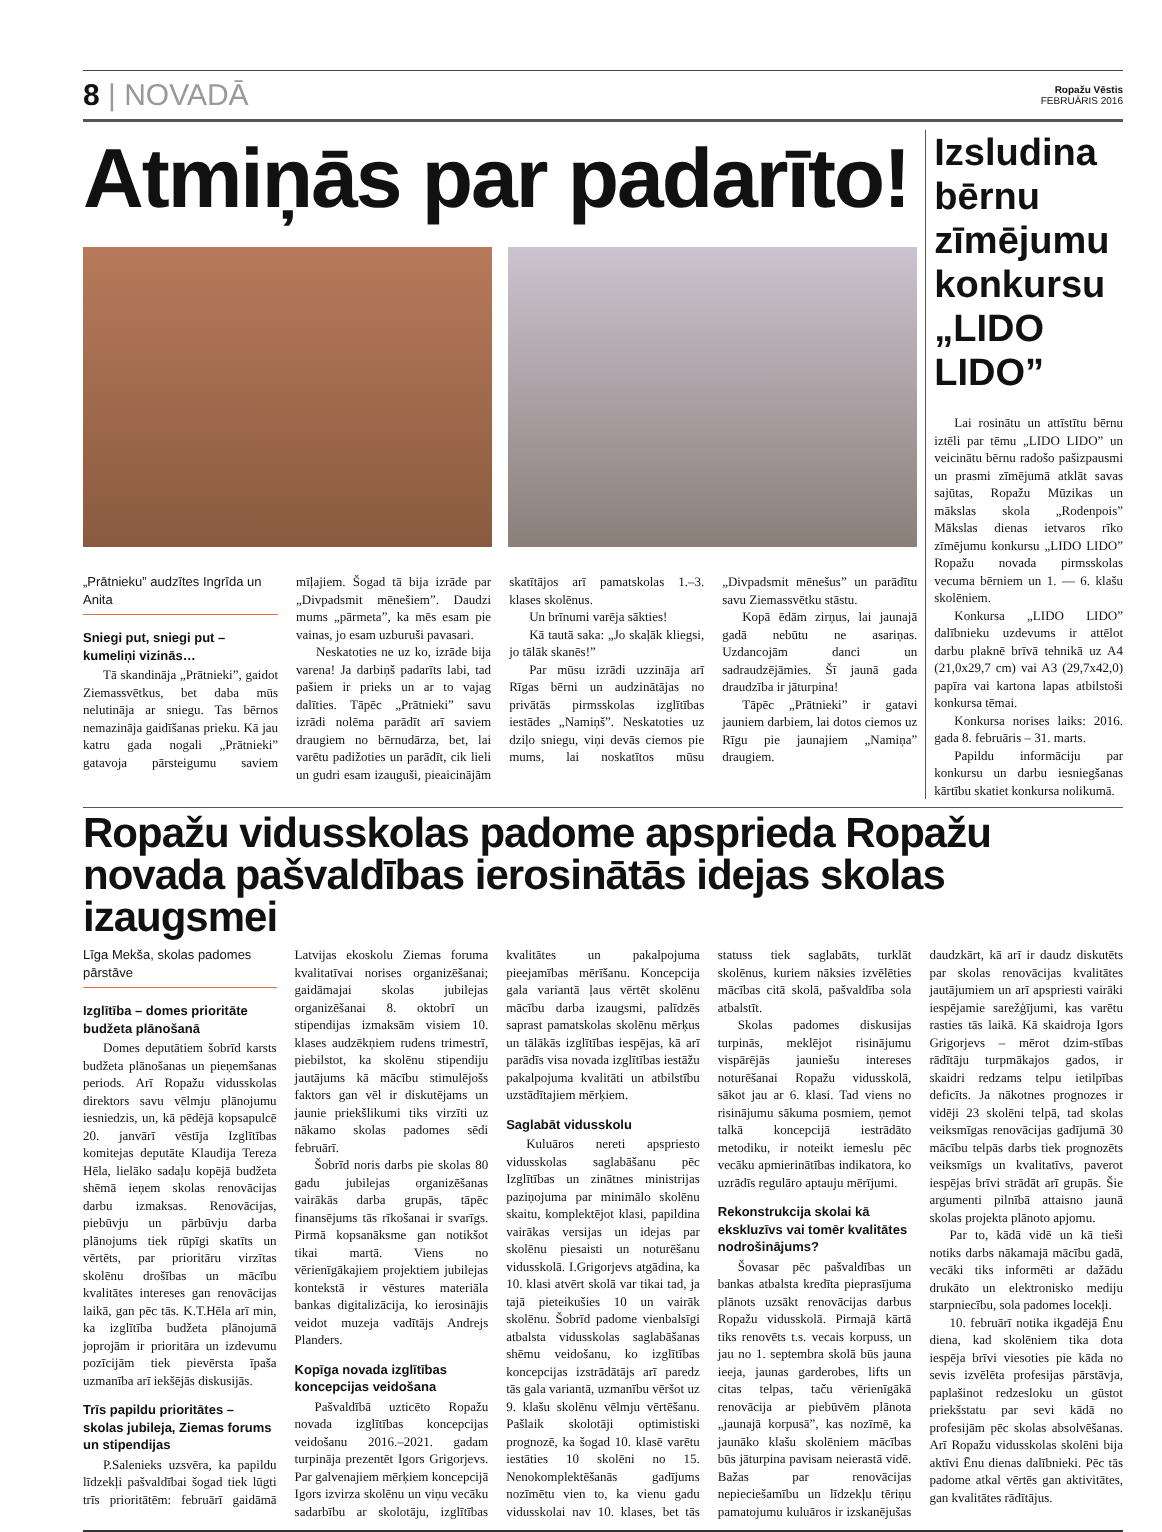8 | NOVADĀ
Ropažu Vēstis
FEBRUĀRIS 2016
Atmiņās par padarīto!
„Prātnieku” audzītes Ingrīda un Anita
Sniegi put, sniegi put – kumeliņi vizinās…
Tā skandināja „Prātnieki”, gaidot Ziemassvētkus, bet daba mūs nelutināja ar sniegu. Tas bērnos nemazināja gaidīšanas prieku. Kā jau katru gada nogali „Prātnieki” gatavoja pārsteigumu saviem mīļajiem. Šogad tā bija izrāde par „Divpadsmit mēnešiem”. Daudzi mums „pārmeta”, ka mēs esam pie vainas, jo esam uzburuši pavasari.
Neskatoties ne uz ko, izrāde bija varena! Ja darbiņš padarīts labi, tad pašiem ir prieks un ar to vajag dalīties. Tāpēc „Prātnieki” savu izrādi nolēma parādīt arī saviem draugiem no bērnudārza, bet, lai varētu padižoties un parādīt, cik lieli un gudri esam izauguši, pieaicinājām skatītājos arī pamatskolas 1.–3. klases skolēnus.
Un brīnumi varēja sākties!
Kā tautā saka: „Jo skaļāk kliegsi, jo tālāk skanēs!”
Par mūsu izrādi uzzināja arī Rīgas bērni un audzinātājas no privātās pirmsskolas izglītības iestādes „Namiņš”. Neskatoties uz dziļo sniegu, viņi devās ciemos pie mums, lai noskatītos mūsu „Divpadsmit mēnešus” un parādītu savu Ziemassvētku stāstu.
Kopā ēdām zirņus, lai jaunajā gadā nebūtu ne asariņas. Uzdancojām danci un sadraudzējāmies. Šī jaunā gada draudzība ir jāturpina!
Tāpēc „Prātnieki” ir gatavi jauniem darbiem, lai dotos ciemos uz Rīgu pie jaunajiem „Namiņa” draugiem.
Izsludina bērnu zīmējumu konkursu „LIDO LIDO”
Lai rosinātu un attīstītu bērnu iztēli par tēmu „LIDO LIDO” un veicinātu bērnu radošo pašizpausmi un prasmi zīmējumā atklāt savas sajūtas, Ropažu Mūzikas un mākslas skola „Rodenpois” Mākslas dienas ietvaros rīko zīmējumu konkursu „LIDO LIDO” Ropažu novada pirmsskolas vecuma bērniem un 1. — 6. klašu skolēniem.
Konkursa „LIDO LIDO” dalībnieku uzdevums ir attēlot darbu plaknē brīvā tehnikā uz A4 (21,0x29,7 cm) vai A3 (29,7x42,0) papīra vai kartona lapas atbilstoši konkursa tēmai.
Konkursa norises laiks: 2016. gada 8. februāris – 31. marts.
Papildu informāciju par konkursu un darbu iesniegšanas kārtību skatiet konkursa nolikumā.
Ropažu vidusskolas padome apsprieda Ropažu novada pašvaldības ierosinātās idejas skolas izaugsmei
Līga Mekša, skolas padomes pārstāve
Izglītība – domes prioritāte budžeta plānošanā
Domes deputātiem šobrīd karsts budžeta plānošanas un pieņemšanas periods. Arī Ropažu vidusskolas direktors savu vēlmju plānojumu iesniedzis, un, kā pēdējā kopsapulcē 20. janvārī vēstīja Izglītības komitejas deputāte Klaudija Tereza Hēla, lielāko sadaļu kopējā budžeta shēmā ieņem skolas renovācijas darbu izmaksas. Renovācijas, piebūvju un pārbūvju darba plānojums tiek rūpīgi skatīts un vērtēts, par prioritāru virzītas skolēnu drošības un mācību kvalitātes intereses gan renovācijas laikā, gan pēc tās. K.T.Hēla arī min, ka izglītība budžeta plānojumā joprojām ir prioritāra un izdevumu pozīcijām tiek pievērsta īpaša uzmanība arī iekšējās diskusijās.
Trīs papildu prioritātes – skolas jubileja, Ziemas forums un stipendijas
P.Salenieks uzsvēra, ka papildu līdzekļi pašvaldībai šogad tiek lūgti trīs prioritātēm: februārī gaidāmā Latvijas ekoskolu Ziemas foruma kvalitatīvai norises organizēšanai; gaidāmajai skolas jubilejas organizēšanai 8. oktobrī un stipendijas izmaksām visiem 10. klases audzēkņiem rudens trimestrī, piebilstot, ka skolēnu stipendiju jautājums kā mācību stimulējošs faktors gan vēl ir diskutējams un jaunie priekšlikumi tiks virzīti uz nākamo skolas padomes sēdi februārī.
Šobrīd noris darbs pie skolas 80 gadu jubilejas organizēšanas vairākās darba grupās, tāpēc finansējums tās rīkošanai ir svarīgs. Pirmā kopsanāksme gan notikšot tikai martā. Viens no vērienīgākajiem projektiem jubilejas kontekstā ir vēstures materiāla bankas digitalizācija, ko ierosinājis veidot muzeja vadītājs Andrejs Planders.
Kopīga novada izglītības koncepcijas veidošana
Pašvaldībā uzticēto Ropažu novada izglītības koncepcijas veidošanu 2016.–2021. gadam turpināja prezentēt Igors Grigorjevs. Par galvenajiem mērķiem koncepcijā Igors izvirza skolēnu un viņu vecāku sadarbību ar skolotāju, izglītības kvalitātes un pakalpojuma pieejamības mērīšanu. Koncepcija gala variantā ļaus vērtēt skolēnu mācību darba izaugsmi, palīdzēs saprast pamatskolas skolēnu mērķus un tālākās izglītības iespējas, kā arī parādīs visa novada izglītības iestāžu pakalpojuma kvalitāti un atbilstību uzstādītajiem mērķiem.
Saglabāt vidusskolu
Kuluāros nereti apspriesto vidusskolas saglabāšanu pēc Izglītības un zinātnes ministrijas paziņojuma par minimālo skolēnu skaitu, komplektējot klasi, papildina vairākas versijas un idejas par skolēnu piesaisti un noturēšanu vidusskolā. I.Grigorjevs atgādina, ka 10. klasi atvērt skolā var tikai tad, ja tajā pieteikušies 10 un vairāk skolēnu. Šobrīd padome vienbalsīgi atbalsta vidusskolas saglabāšanas shēmu veidošanu, ko izglītības koncepcijas izstrādātājs arī paredz tās gala variantā, uzmanību vēršot uz 9. klašu skolēnu vēlmju vērtēšanu. Pašlaik skolotāji optimistiski prognozē, ka šogad 10. klasē varētu iestāties 10 skolēni no 15. Nenokomplektēšanās gadījums nozīmētu vien to, ka vienu gadu vidusskolai nav 10. klases, bet tās statuss tiek saglabāts, turklāt skolēnus, kuriem nāksies izvēlēties mācības citā skolā, pašvaldība sola atbalstīt.
Skolas padomes diskusijas turpinās, meklējot risinājumu vispārējās jauniešu intereses noturēšanai Ropažu vidusskolā, sākot jau ar 6. klasi. Tad viens no risinājumu sākuma posmiem, ņemot talkā koncepcijā iestrādāto metodiku, ir noteikt iemeslu pēc vecāku apmierinātības indikatora, ko uzrādīs regulāro aptauju mērījumi.
Rekonstrukcija skolai kā ekskluzīvs vai tomēr kvalitātes nodrošinājums?
Šovasar pēc pašvaldības un bankas atbalsta kredīta pieprasījuma plānots uzsākt renovācijas darbus Ropažu vidusskolā. Pirmajā kārtā tiks renovēts t.s. vecais korpuss, un jau no 1. septembra skolā būs jauna ieeja, jaunas garderobes, lifts un citas telpas, taču vērienīgākā renovācija ar piebūvēm plānota „jaunajā korpusā”, kas nozīmē, ka jaunāko klašu skolēniem mācības būs jāturpina pavisam neierastā vidē. Bažas par renovācijas nepieciešamību un līdzekļu tēriņu pamatojumu kuluāros ir izskanējušas daudzkārt, kā arī ir daudz diskutēts par skolas renovācijas kvalitātes jautājumiem un arī apspriesti vairāki iespējamie sarežģījumi, kas varētu rasties tās laikā. Kā skaidroja Igors Grigorjevs – mērot dzim-stības rādītāju turpmākajos gados, ir skaidri redzams telpu ietilpības deficīts. Ja nākotnes prognozes ir vidēji 23 skolēni telpā, tad skolas veiksmīgas renovācijas gadījumā 30 mācību telpās darbs tiek prognozēts veiksmīgs un kvalitatīvs, paverot iespējas brīvi strādāt arī grupās. Šie argumenti pilnībā attaisno jaunā skolas projekta plānoto apjomu.
Par to, kādā vidē un kā tieši notiks darbs nākamajā mācību gadā, vecāki tiks informēti ar dažādu drukāto un elektronisko mediju starpniecību, sola padomes locekļi.
10. februārī notika ikgadējā Ēnu diena, kad skolēniem tika dota iespēja brīvi viesoties pie kāda no sevis izvēlēta profesijas pārstāvja, paplašinot redzesloku un gūstot priekšstatu par sevi kādā no profesijām pēc skolas absolvēšanas. Arī Ropažu vidusskolas skolēni bija aktīvi Ēnu dienas dalībnieki. Pēc tās padome atkal vērtēs gan aktivitātes, gan kvalitātes rādītājus.